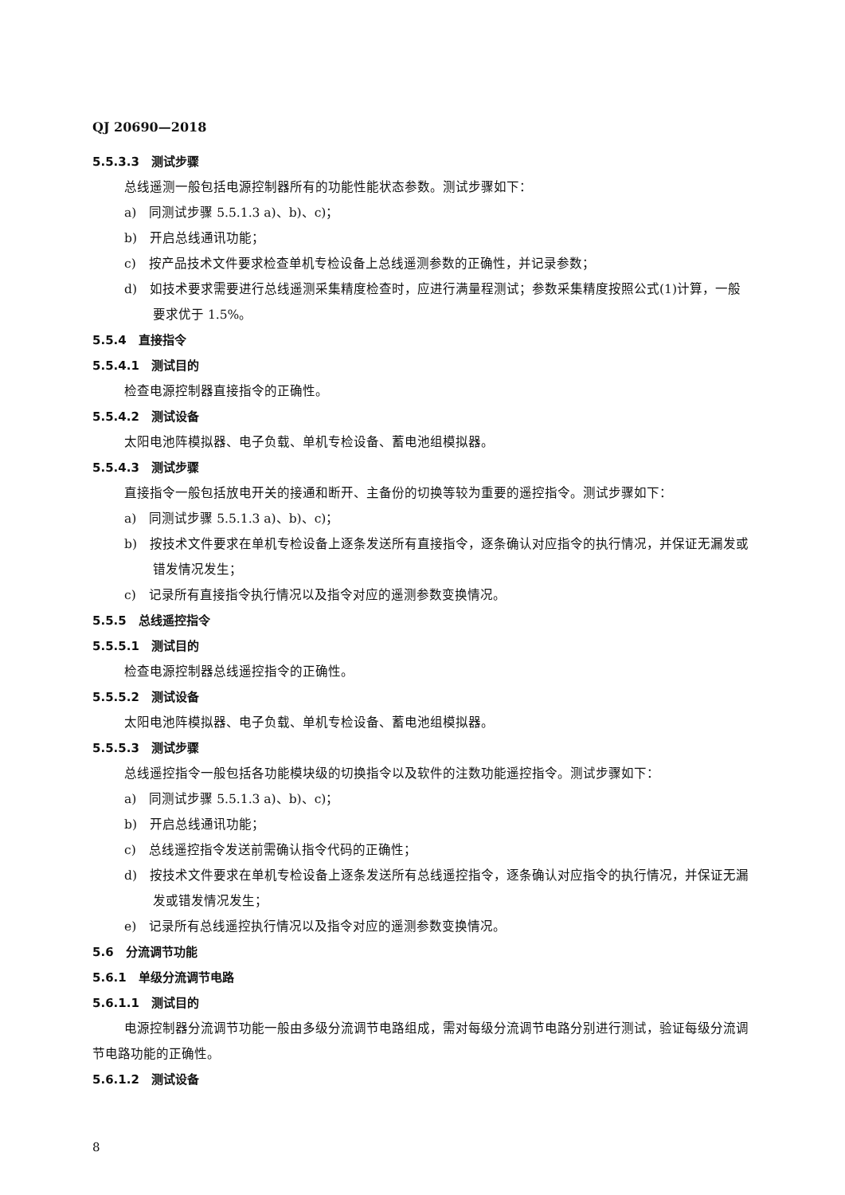QJ 20690—2018
5.5.3.3　测试步骤
总线遥测一般包括电源控制器所有的功能性能状态参数。测试步骤如下：
a)　同测试步骤 5.5.1.3 a)、b)、c)；
b)　开启总线通讯功能；
c)　按产品技术文件要求检查单机专检设备上总线遥测参数的正确性，并记录参数；
d)　如技术要求需要进行总线遥测采集精度检查时，应进行满量程测试；参数采集精度按照公式(1)计算，一般要求优于 1.5%。
5.5.4　直接指令
5.5.4.1　测试目的
检查电源控制器直接指令的正确性。
5.5.4.2　测试设备
太阳电池阵模拟器、电子负载、单机专检设备、蓄电池组模拟器。
5.5.4.3　测试步骤
直接指令一般包括放电开关的接通和断开、主备份的切换等较为重要的遥控指令。测试步骤如下：
a)　同测试步骤 5.5.1.3 a)、b)、c)；
b)　按技术文件要求在单机专检设备上逐条发送所有直接指令，逐条确认对应指令的执行情况，并保证无漏发或错发情况发生；
c)　记录所有直接指令执行情况以及指令对应的遥测参数变换情况。
5.5.5　总线遥控指令
5.5.5.1　测试目的
检查电源控制器总线遥控指令的正确性。
5.5.5.2　测试设备
太阳电池阵模拟器、电子负载、单机专检设备、蓄电池组模拟器。
5.5.5.3　测试步骤
总线遥控指令一般包括各功能模块级的切换指令以及软件的注数功能遥控指令。测试步骤如下：
a)　同测试步骤 5.5.1.3 a)、b)、c)；
b)　开启总线通讯功能；
c)　总线遥控指令发送前需确认指令代码的正确性；
d)　按技术文件要求在单机专检设备上逐条发送所有总线遥控指令，逐条确认对应指令的执行情况，并保证无漏发或错发情况发生；
e)　记录所有总线遥控执行情况以及指令对应的遥测参数变换情况。
5.6　分流调节功能
5.6.1　单级分流调节电路
5.6.1.1　测试目的
电源控制器分流调节功能一般由多级分流调节电路组成，需对每级分流调节电路分别进行测试，验证每级分流调节电路功能的正确性。
5.6.1.2　测试设备
8